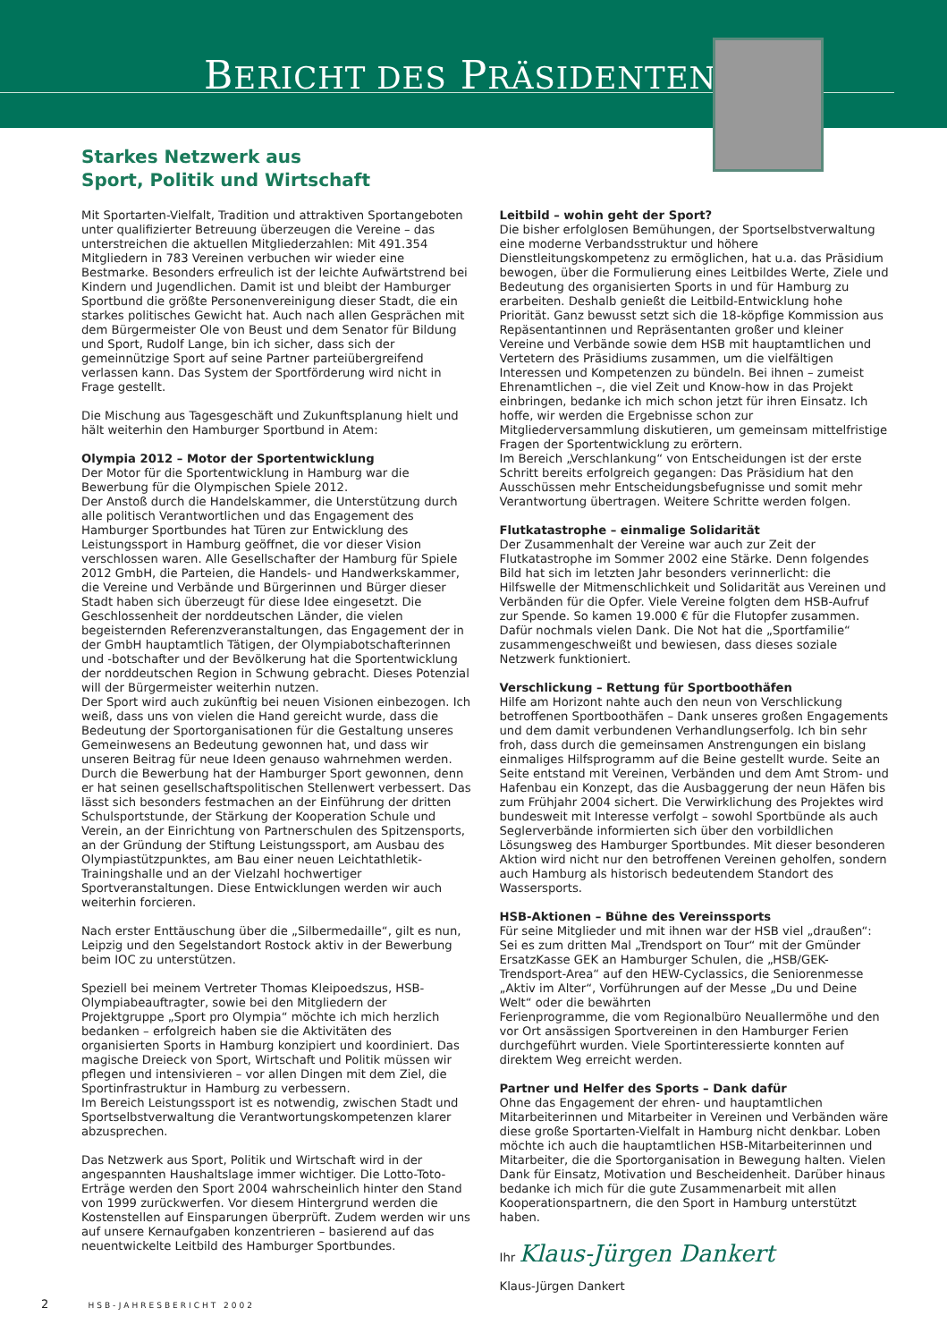BERICHT DES PRÄSIDENTEN
Starkes Netzwerk aus
Sport, Politik und Wirtschaft
Mit Sportarten-Vielfalt, Tradition und attraktiven Sportangeboten unter qualifizierter Betreuung überzeugen die Vereine – das unterstreichen die aktuellen Mitgliederzahlen: Mit 491.354 Mitgliedern in 783 Vereinen verbuchen wir wieder eine Bestmarke. Besonders erfreulich ist der leichte Aufwärtstrend bei Kindern und Jugendlichen. Damit ist und bleibt der Hamburger Sportbund die größte Personenvereinigung dieser Stadt, die ein starkes politisches Gewicht hat. Auch nach allen Gesprächen mit dem Bürgermeister Ole von Beust und dem Senator für Bildung und Sport, Rudolf Lange, bin ich sicher, dass sich der gemeinnützige Sport auf seine Partner parteiübergreifend verlassen kann. Das System der Sportförderung wird nicht in Frage gestellt.
Die Mischung aus Tagesgeschäft und Zukunftsplanung hielt und hält weiterhin den Hamburger Sportbund in Atem:
Olympia 2012 – Motor der Sportentwicklung
Der Motor für die Sportentwicklung in Hamburg war die Bewerbung für die Olympischen Spiele 2012.
Der Anstoß durch die Handelskammer, die Unterstützung durch alle politisch Verantwortlichen und das Engagement des Hamburger Sportbundes hat Türen zur Entwicklung des Leistungssport in Hamburg geöffnet, die vor dieser Vision verschlossen waren. Alle Gesellschafter der Hamburg für Spiele 2012 GmbH, die Parteien, die Handels- und Handwerkskammer, die Vereine und Verbände und Bürgerinnen und Bürger dieser Stadt haben sich überzeugt für diese Idee eingesetzt. Die Geschlossenheit der norddeutschen Länder, die vielen begeisternden Referenzveranstaltungen, das Engagement der in der GmbH hauptamtlich Tätigen, der Olympiabotschafterinnen und -botschafter und der Bevölkerung hat die Sportentwicklung der norddeutschen Region in Schwung gebracht. Dieses Potenzial will der Bürgermeister weiterhin nutzen.
Der Sport wird auch zukünftig bei neuen Visionen einbezogen. Ich weiß, dass uns von vielen die Hand gereicht wurde, dass die Bedeutung der Sportorganisationen für die Gestaltung unseres Gemeinwesens an Bedeutung gewonnen hat, und dass wir unseren Beitrag für neue Ideen genauso wahrnehmen werden. Durch die Bewerbung hat der Hamburger Sport gewonnen, denn er hat seinen gesellschaftspolitischen Stellenwert verbessert. Das lässt sich besonders festmachen an der Einführung der dritten Schulsportstunde, der Stärkung der Kooperation Schule und Verein, an der Einrichtung von Partnerschulen des Spitzensports, an der Gründung der Stiftung Leistungssport, am Ausbau des Olympiastützpunktes, am Bau einer neuen Leichtathletik-Trainingshalle und an der Vielzahl hochwertiger Sportveranstaltungen. Diese Entwicklungen werden wir auch weiterhin forcieren.
Nach erster Enttäuschung über die „Silbermedaille“, gilt es nun, Leipzig und den Segelstandort Rostock aktiv in der Bewerbung beim IOC zu unterstützen.
Speziell bei meinem Vertreter Thomas Kleipoedszus, HSB-Olympiabeauftragter, sowie bei den Mitgliedern der Projektgruppe „Sport pro Olympia“ möchte ich mich herzlich bedanken – erfolgreich haben sie die Aktivitäten des organisierten Sports in Hamburg konzipiert und koordiniert. Das magische Dreieck von Sport, Wirtschaft und Politik müssen wir pflegen und intensivieren – vor allen Dingen mit dem Ziel, die Sportinfrastruktur in Hamburg zu verbessern.
Im Bereich Leistungssport ist es notwendig, zwischen Stadt und Sportselbstverwaltung die Verantwortungskompetenzen klarer abzusprechen.
Das Netzwerk aus Sport, Politik und Wirtschaft wird in der angespannten Haushaltslage immer wichtiger. Die Lotto-Toto-Erträge werden den Sport 2004 wahrscheinlich hinter den Stand von 1999 zurückwerfen. Vor diesem Hintergrund werden die Kostenstellen auf Einsparungen überprüft. Zudem werden wir uns auf unsere Kernaufgaben konzentrieren – basierend auf das neuentwickelte Leitbild des Hamburger Sportbundes.
Leitbild – wohin geht der Sport?
Die bisher erfolglosen Bemühungen, der Sportselbstverwaltung eine moderne Verbandsstruktur und höhere Dienstleitungskompetenz zu ermöglichen, hat u.a. das Präsidium bewogen, über die Formulierung eines Leitbildes Werte, Ziele und Bedeutung des organisierten Sports in und für Hamburg zu erarbeiten. Deshalb genießt die Leitbild-Entwicklung hohe Priorität. Ganz bewusst setzt sich die 18-köpfige Kommission aus Repäsentantinnen und Repräsentanten großer und kleiner Vereine und Verbände sowie dem HSB mit hauptamtlichen und Vertetern des Präsidiums zusammen, um die vielfältigen Interessen und Kompetenzen zu bündeln. Bei ihnen – zumeist Ehrenamtlichen –, die viel Zeit und Know-how in das Projekt einbringen, bedanke ich mich schon jetzt für ihren Einsatz. Ich hoffe, wir werden die Ergebnisse schon zur Mitgliederversammlung diskutieren, um gemeinsam mittelfristige Fragen der Sportentwicklung zu erörtern.
Im Bereich „Verschlankung“ von Entscheidungen ist der erste Schritt bereits erfolgreich gegangen: Das Präsidium hat den Ausschüssen mehr Entscheidungsbefugnisse und somit mehr Verantwortung übertragen. Weitere Schritte werden folgen.
Flutkatastrophe – einmalige Solidarität
Der Zusammenhalt der Vereine war auch zur Zeit der Flutkatastrophe im Sommer 2002 eine Stärke. Denn folgendes Bild hat sich im letzten Jahr besonders verinnerlicht: die Hilfswelle der Mitmenschlichkeit und Solidarität aus Vereinen und Verbänden für die Opfer. Viele Vereine folgten dem HSB-Aufruf zur Spende. So kamen 19.000 € für die Flutopfer zusammen. Dafür nochmals vielen Dank. Die Not hat die „Sportfamilie“ zusammengeschweißt und bewiesen, dass dieses soziale Netzwerk funktioniert.
Verschlickung – Rettung für Sportboothäfen
Hilfe am Horizont nahte auch den neun von Verschlickung betroffenen Sportboothäfen – Dank unseres großen Engagements und dem damit verbundenen Verhandlungserfolg. Ich bin sehr froh, dass durch die gemeinsamen Anstrengungen ein bislang einmaliges Hilfsprogramm auf die Beine gestellt wurde. Seite an Seite entstand mit Vereinen, Verbänden und dem Amt Strom- und Hafenbau ein Konzept, das die Ausbaggerung der neun Häfen bis zum Frühjahr 2004 sichert. Die Verwirklichung des Projektes wird bundesweit mit Interesse verfolgt – sowohl Sportbünde als auch Seglerverbände informierten sich über den vorbildlichen Lösungsweg des Hamburger Sportbundes. Mit dieser besonderen Aktion wird nicht nur den betroffenen Vereinen geholfen, sondern auch Hamburg als historisch bedeutendem Standort des Wassersports.
HSB-Aktionen – Bühne des Vereinssports
Für seine Mitglieder und mit ihnen war der HSB viel „draußen“: Sei es zum dritten Mal „Trendsport on Tour“ mit der Gmünder ErsatzKasse GEK an Hamburger Schulen, die „HSB/GEK-Trendsport-Area“ auf den HEW-Cyclassics, die Seniorenmesse „Aktiv im Alter“, Vorführungen auf der Messe „Du und Deine Welt“ oder die bewährten
Ferienprogramme, die vom Regionalbüro Neuallermöhe und den vor Ort ansässigen Sportvereinen in den Hamburger Ferien durchgeführt wurden. Viele Sportinteressierte konnten auf direktem Weg erreicht werden.
Partner und Helfer des Sports – Dank dafür
Ohne das Engagement der ehren- und hauptamtlichen Mitarbeiterinnen und Mitarbeiter in Vereinen und Verbänden wäre diese große Sportarten-Vielfalt in Hamburg nicht denkbar. Loben möchte ich auch die hauptamtlichen HSB-Mitarbeiterinnen und Mitarbeiter, die die Sportorganisation in Bewegung halten. Vielen Dank für Einsatz, Motivation und Bescheidenheit. Darüber hinaus bedanke ich mich für die gute Zusammenarbeit mit allen Kooperationspartnern, die den Sport in Hamburg unterstützt haben.
Ihr Klaus-Jürgen Dankert
Klaus-Jürgen Dankert
2 HSB-JAHRESBERICHT 2002